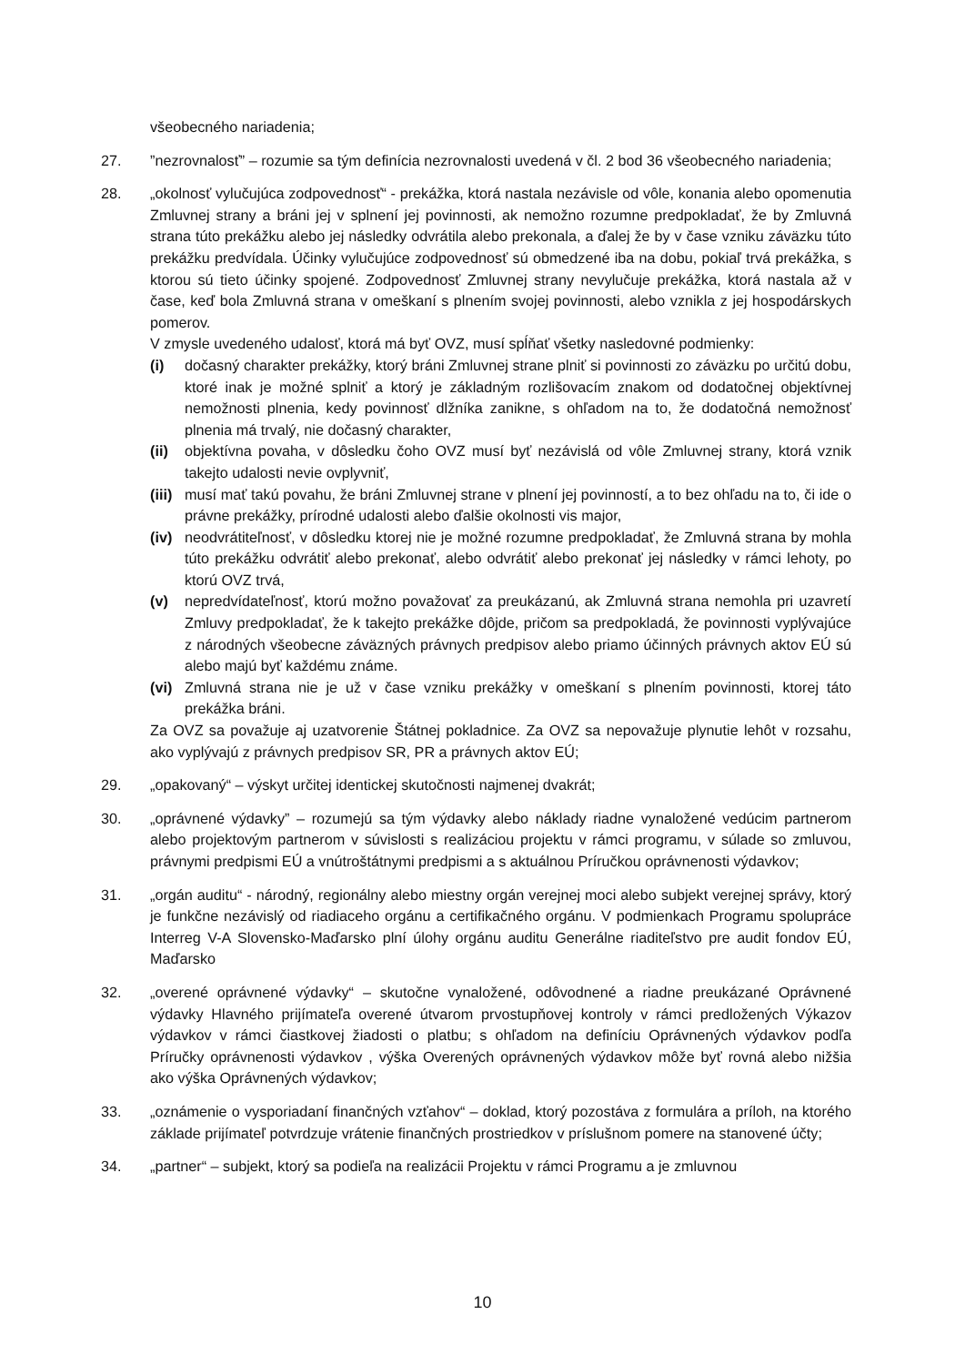všeobecného nariadenia;
27. ”nezrovnalosť” – rozumie sa tým definícia nezrovnalosti uvedená v čl. 2 bod 36 všeobecného nariadenia;
28. „okolnosť vylučujúca zodpovednosť“ - prekážka, ktorá nastala nezávisle od vôle, konania alebo opomenutia Zmluvnej strany a bráni jej v splnení jej povinnosti, ak nemožno rozumne predpokladať, že by Zmluvná strana túto prekážku alebo jej následky odvrátila alebo prekonala, a ďalej že by v čase vzniku záväzku túto prekážku predvídala. Účinky vylučujúce zodpovednosť sú obmedzené iba na dobu, pokiaľ trvá prekážka, s ktorou sú tieto účinky spojené. Zodpovednosť Zmluvnej strany nevylučuje prekážka, ktorá nastala až v čase, keď bola Zmluvná strana v omeškaní s plnením svojej povinnosti, alebo vznikla z jej hospodárskych pomerov.
V zmysle uvedeného udalosť, ktorá má byť OVZ, musí spĺňať všetky nasledovné podmienky:
(i) dočasný charakter prekážky, ktorý bráni Zmluvnej strane plniť si povinnosti zo záväzku po určitú dobu, ktoré inak je možné splniť a ktorý je základným rozlišovacím znakom od dodatočnej objektívnej nemožnosti plnenia, kedy povinnosť dlžníka zanikne, s ohľadom na to, že dodatočná nemožnosť plnenia má trvalý, nie dočasný charakter,
(ii)
objektívna povaha, v dôsledku čoho OVZ musí byť nezávislá od vôle Zmluvnej strany, ktorá vznik takejto udalosti nevie ovplyvniť,
(iii)
musí mať takú povahu, že bráni Zmluvnej strane v plnení jej povinností, a to bez ohľadu na to, či ide o právne prekážky, prírodné udalosti alebo ďalšie okolnosti vis major,
(iv)
neodvrátiteľnosť, v dôsledku ktorej nie je možné rozumne predpokladať, že Zmluvná strana by mohla túto prekážku odvrátiť alebo prekonať, alebo odvrátiť alebo prekonať jej následky v rámci lehoty, po ktorú OVZ trvá,
(v) nepredvídateľnosť, ktorú možno považovať za preukázanú, ak Zmluvná strana nemohla pri uzavretí Zmluvy predpokladať, že k takejto prekážke dôjde, pričom sa predpokladá, že povinnosti vyplývajúce z národných všeobecne záväzných právnych predpisov alebo priamo účinných právnych aktov EÚ sú alebo majú byť každému známe.
(vi)
Zmluvná strana nie je už v čase vzniku prekážky v omeškaní s plnením povinnosti, ktorej táto prekážka bráni.
Za OVZ sa považuje aj uzatvorenie Štátnej pokladnice. Za OVZ sa nepovažuje plynutie lehôt v rozsahu, ako vyplývajú z právnych predpisov SR, PR a právnych aktov EÚ;
29. „opakovaný“ – výskyt určitej identickej skutočnosti najmenej dvakrát;
30. „oprávnené výdavky” – rozumejú sa tým výdavky alebo náklady riadne vynaložené vedúcim partnerom alebo projektovým partnerom v súvislosti s realizáciou projektu v rámci programu, v súlade so zmluvou, právnymi predpismi EÚ a vnútroštátnymi predpismi a s aktuálnou Príručkou oprávnenosti výdavkov;
31. „orgán auditu“ - národný, regionálny alebo miestny orgán verejnej moci alebo subjekt verejnej správy, ktorý je funkčne nezávislý od riadiaceho orgánu a certifikačného orgánu. V podmienkach Programu spolupráce Interreg V-A Slovensko-Maďarsko plní úlohy orgánu auditu Generálne riaditeľstvo pre audit fondov EÚ, Maďarsko
32. „overené oprávnené výdavky“ – skutočne vynaložené, odôvodnené a riadne preukázané Oprávnené výdavky Hlavného prijímateľa overené útvarom prvostupňovej kontroly v rámci predložených Výkazov výdavkov v rámci čiastkovej žiadosti o platbu; s ohľadom na definíciu Oprávnených výdavkov podľa Príručky oprávnenosti výdavkov , výška Overených oprávnených výdavkov môže byť rovná alebo nižšia ako výška Oprávnených výdavkov;
33. „oznámenie o vysporiadaní finančných vzťahov“ – doklad, ktorý pozostáva z formulára a príloh, na ktorého základe prijímateľ potvrdzuje vrátenie finančných prostriedkov v príslušnom pomere na stanovené účty;
34. „partner“ – subjekt, ktorý sa podieľa na realizácii Projektu v rámci Programu a je zmluvnou
10